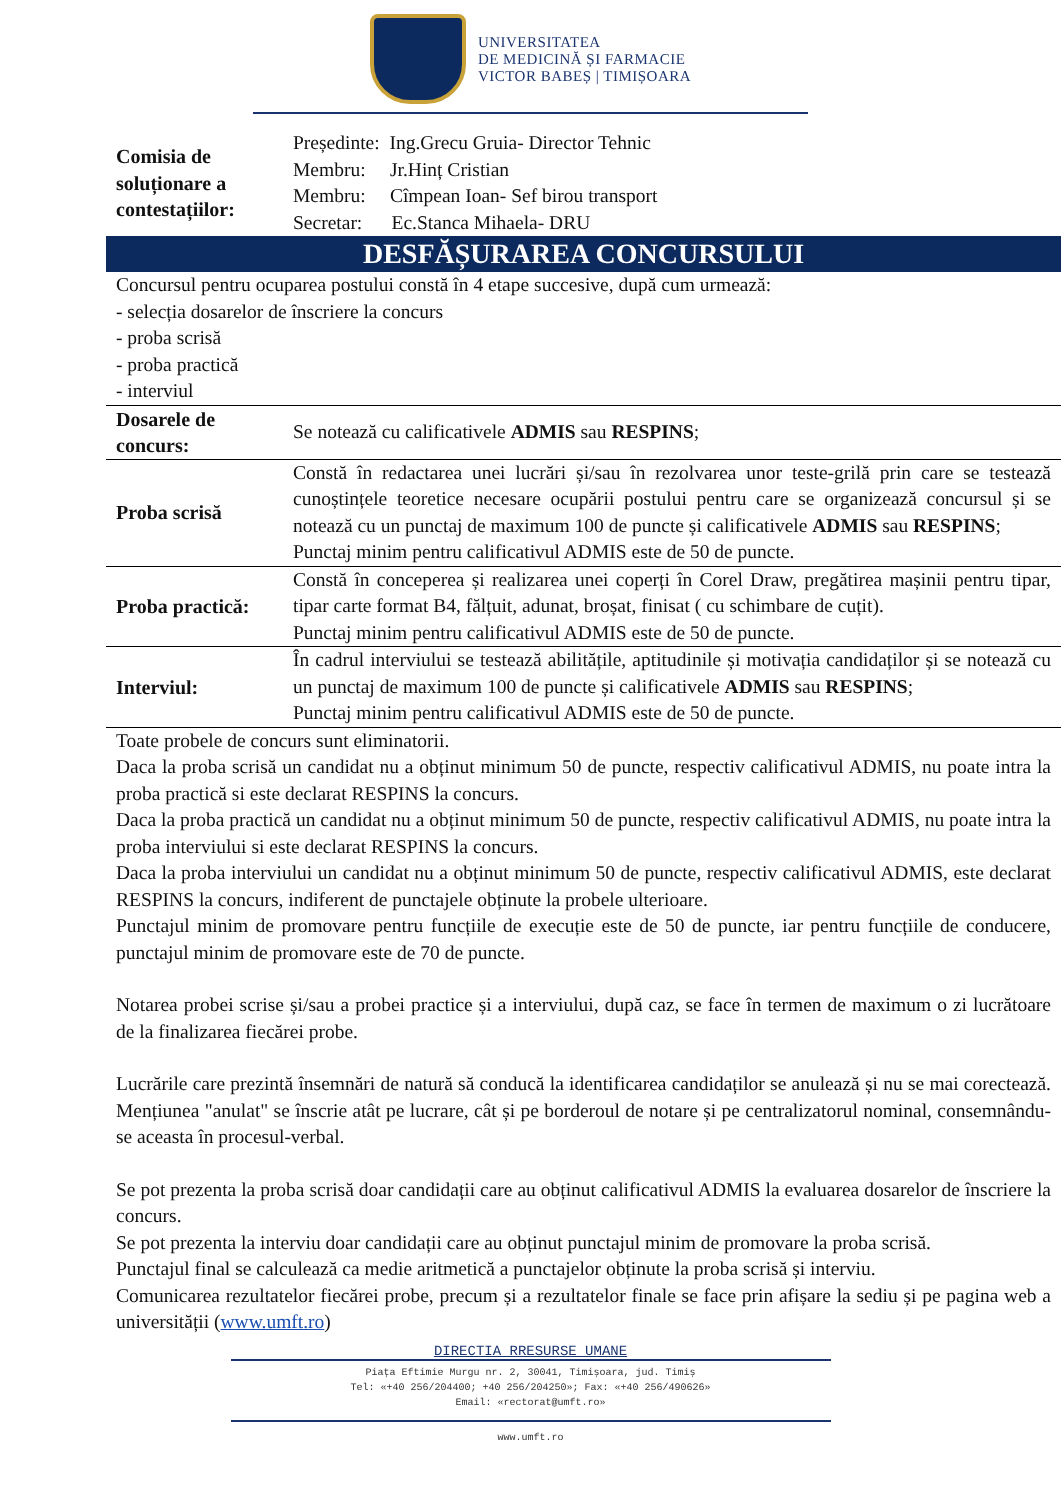UNIVERSITATEA
DE MEDICINĂ ȘI FARMACIE
VICTOR BABEȘ | TIMIȘOARA
| Comisia de soluționare a contestațiilor: | Președinte: Ing.Grecu Gruia- Director Tehnic Membru: Jr.Hinț Cristian Membru: Cîmpean Ioan- Sef birou transport Secretar: Ec.Stanca Mihaela- DRU |
| DESFĂȘURAREA CONCURSULUI | |
| Concursul pentru ocuparea postului constă în 4 etape succesive, după cum urmează: - selecția dosarelor de înscriere la concurs - proba scrisă - proba practică - interviul | |
| Dosarele de concurs: | Se notează cu calificativele ADMIS sau RESPINS ; |
| Proba scrisă | Constă în redactarea unei lucrări și/sau în rezolvarea unor teste-grilă prin care se testează cunoștințele teoretice necesare ocupării postului pentru care se organizează concursul și se notează cu un punctaj de maximum 100 de puncte și calificativele ADMIS sau RESPINS ; Punctaj minim pentru calificativul ADMIS este de 50 de puncte. |
| Proba practică: | Constă în conceperea și realizarea unei coperți în Corel Draw, pregătirea mașinii pentru tipar, tipar carte format B4, fălțuit, adunat, broșat, finisat ( cu schimbare de cuțit). Punctaj minim pentru calificativul ADMIS este de 50 de puncte. |
| Interviul: | În cadrul interviului se testează abilitățile, aptitudinile și motivația candidaților și se notează cu un punctaj de maximum 100 de puncte și calificativele ADMIS sau RESPINS ; Punctaj minim pentru calificativul ADMIS este de 50 de puncte. |
Toate probele de concurs sunt eliminatorii.
Daca la proba scrisă un candidat nu a obținut minimum 50 de puncte, respectiv calificativul ADMIS, nu poate intra la proba practică si este declarat RESPINS la concurs.
Daca la proba practică un candidat nu a obținut minimum 50 de puncte, respectiv calificativul ADMIS, nu poate intra la proba interviului si este declarat RESPINS la concurs.
Daca la proba interviului un candidat nu a obținut minimum 50 de puncte, respectiv calificativul ADMIS, este declarat RESPINS la concurs, indiferent de punctajele obținute la probele ulterioare.
Punctajul minim de promovare pentru funcțiile de execuție este de 50 de puncte, iar pentru funcțiile de conducere, punctajul minim de promovare este de 70 de puncte.
Notarea probei scrise și/sau a probei practice și a interviului, după caz, se face în termen de maximum o zi lucrătoare de la finalizarea fiecărei probe.
Lucrările care prezintă însemnări de natură să conducă la identificarea candidaților se anulează și nu se mai corectează. Mențiunea "anulat" se înscrie atât pe lucrare, cât și pe borderoul de notare și pe centralizatorul nominal, consemnându-se aceasta în procesul-verbal.
Se pot prezenta la proba scrisă doar candidații care au obținut calificativul ADMIS la evaluarea dosarelor de înscriere la concurs.
Se pot prezenta la interviu doar candidații care au obținut punctajul minim de promovare la proba scrisă.
Punctajul final se calculează ca medie aritmetică a punctajelor obținute la proba scrisă și interviu.
Comunicarea rezultatelor fiecărei probe, precum și a rezultatelor finale se face prin afișare la sediu și pe pagina web a universității (www.umft.ro)
DIRECTIA RRESURSE UMANE
Piața Eftimie Murgu nr. 2, 30041, Timișoara, jud. Timiș
Tel: «+40 256/204400; +40 256/204250»; Fax: «+40 256/490626»
Email: «rectorat@umft.ro»
www.umft.ro